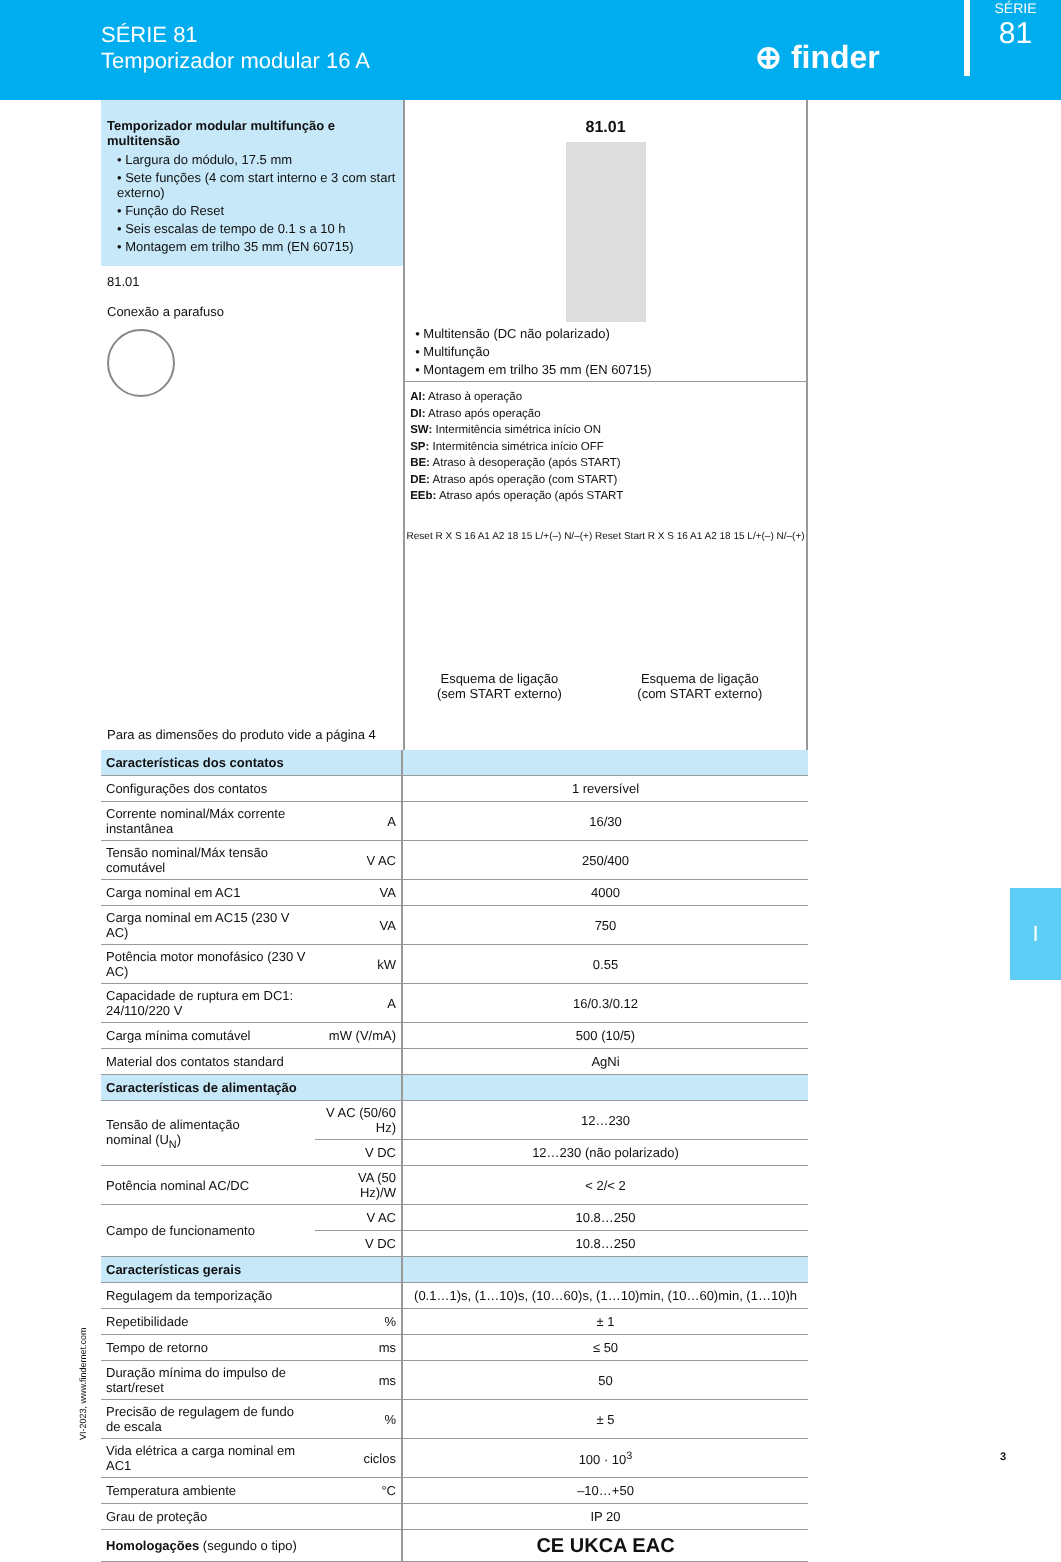SÉRIE 81
Temporizador modular 16 A
⊕ finder
SÉRIE
81
Temporizador modular multifunção e multitensão
• Largura do módulo, 17.5 mm
• Sete funções (4 com start interno e 3 com start externo)
• Função do Reset
• Seis escalas de tempo de 0.1 s a 10 h
• Montagem em trilho 35 mm (EN 60715)
81.01
Conexão a parafuso
Para as dimensões do produto vide a página 4
81.01
• Multitensão (DC não polarizado)
• Multifunção
• Montagem em trilho 35 mm (EN 60715)
AI: Atraso à operação
DI: Atraso após operação
SW: Intermitência simétrica início ON
SP: Intermitência simétrica início OFF
BE: Atraso à desoperação (após START)
DE: Atraso após operação (com START)
EEb: Atraso após operação (após START
Reset R X S 16 A1 A2 18 15 L/+(–) N/–(+)
Esquema de ligação
(sem START externo)
Reset Start R X S 16 A1 A2 18 15 L/+(–) N/–(+)
Esquema de ligação
(com START externo)
| Características dos contatos | | |
| Configurações dos contatos | | 1 reversível |
| Corrente nominal/Máx corrente instantânea | A | 16/30 |
| Tensão nominal/Máx tensão comutável | V AC | 250/400 |
| Carga nominal em AC1 | VA | 4000 |
| Carga nominal em AC15 (230 V AC) | VA | 750 |
| Potência motor monofásico (230 V AC) | kW | 0.55 |
| Capacidade de ruptura em DC1: 24/110/220 V | A | 16/0.3/0.12 |
| Carga mínima comutável | mW (V/mA) | 500 (10/5) |
| Material dos contatos standard | | AgNi |
| Características de alimentação | | |
| Tensão de alimentação nominal (U<sub>N</sub>) | V AC (50/60 Hz) | 12…230 |
| | V DC | 12…230 (não polarizado) |
| Potência nominal AC/DC | VA (50 Hz)/W | < 2/< 2 |
| Campo de funcionamento | V AC | 10.8…250 |
| | V DC | 10.8…250 |
| Características gerais | | |
| Regulagem da temporização | | (0.1…1)s, (1…10)s, (10…60)s, (1…10)min, (10…60)min, (1…10)h |
| Repetibilidade | % | ± 1 |
| Tempo de retorno | ms | ≤ 50 |
| Duração mínima do impulso de start/reset | ms | 50 |
| Precisão de regulagem de fundo de escala | % | ± 5 |
| Vida elétrica a carga nominal em AC1 | ciclos | 100 · 10<sup>3</sup> |
| Temperatura ambiente | °C | –10…+50 |
| Grau de proteção | | IP 20 |
| Homologações (segundo o tipo) | | CE UKCA EAC |
VI-2023, www.findernet.com
I
3